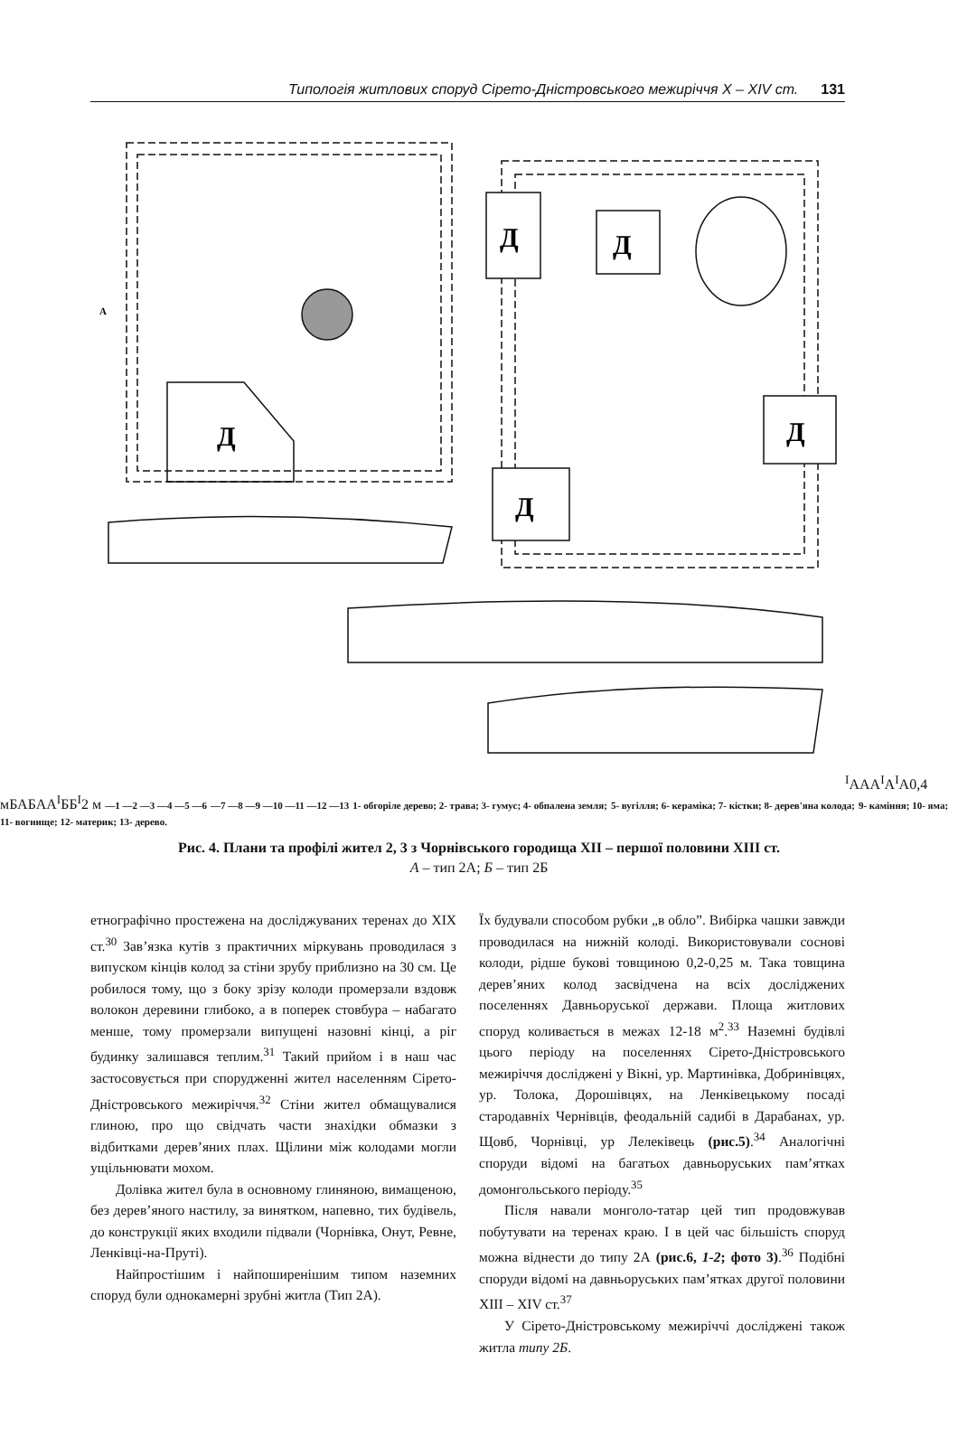Типологія житлових споруд Сірето-Дністровського межиріччя X – XIV ст. 131
Д
Д
Д
Д
Д
АІ
А
А
АІ
АІ
А
0,4 м
Б
А
Б
А
АІ
Б
БІ
2 м
—1 —2 —3 —4 —5 —6
—7 —8 —9 —10 —11 —12 —13
1- обгоріле дерево; 2- трава; 3- гумус; 4- обпалена земля;
5- вугілля; 6- кераміка; 7- кістки; 8- дерев'яна колода;
9- каміння; 10- яма; 11- вогнище; 12- материк; 13- дерево.
Рис. 4. Плани та профілі жител 2, 3 з Чорнівського городища XII – першої половини XIII ст.
А – тип 2А; Б – тип 2Б
етнографічно простежена на досліджуваних теренах до ХІХ ст.<sup>30</sup> Зав’язка кутів з практичних міркувань проводилася з випуском кінців колод за стіни зрубу приблизно на 30 см. Це робилося тому, що з боку зрізу колоди промерзали вздовж волокон деревини глибоко, а в поперек стовбура – набагато менше, тому промерзали випущені назовні кінці, а ріг будинку залишався теплим.<sup>31</sup> Такий прийом і в наш час застосовується при спорудженні жител населенням Сірето-Дністровського межиріччя.<sup>32</sup> Стіни жител обмащувалися глиною, про що свідчать части знахідки обмазки з відбитками дерев’яних плах. Щілини між колодами могли ущільнювати мохом.
Долівка жител була в основному глиняною, вимащеною, без дерев’яного настилу, за винятком, напевно, тих будівель, до конструкції яких входили підвали (Чорнівка, Онут, Ревне, Ленківці-на-Пруті).
Найпростішим і найпоширенішим типом наземних споруд були однокамерні зрубні житла (Тип 2А).
Їх будували способом рубки „в обло”. Вибірка чашки завжди проводилася на нижній колоді. Використовували соснові колоди, рідше букові товщиною 0,2-0,25 м. Така товщина дерев’яних колод засвідчена на всіх досліджених поселеннях Давньоруської держави. Площа житлових споруд коливається в межах 12-18 м<sup>2</sup>.<sup>33</sup> Наземні будівлі цього періоду на поселеннях Сірето-Дністровського межиріччя досліджені у Вікні, ур. Мартинівка, Добринівцях, ур. Толока, Дорошівцях, на Ленківецькому посаді стародавніх Чернівців, феодальній садибі в Дарабанах, ур. Щовб, Чорнівці, ур Лелеківець (рис.5).<sup>34</sup> Аналогічні споруди відомі на багатьох давньоруських пам’ятках домонгольського періоду.<sup>35</sup>
Після навали монголо-татар цей тип продовжував побутувати на теренах краю. І в цей час більшість споруд можна віднести до типу 2А (рис.6, 1-2; фото 3).<sup>36</sup> Подібні споруди відомі на давньоруських пам’ятках другої половини XIII – XIV ст.<sup>37</sup>
У Сірето-Дністровському межиріччі досліджені також житла типу 2Б.